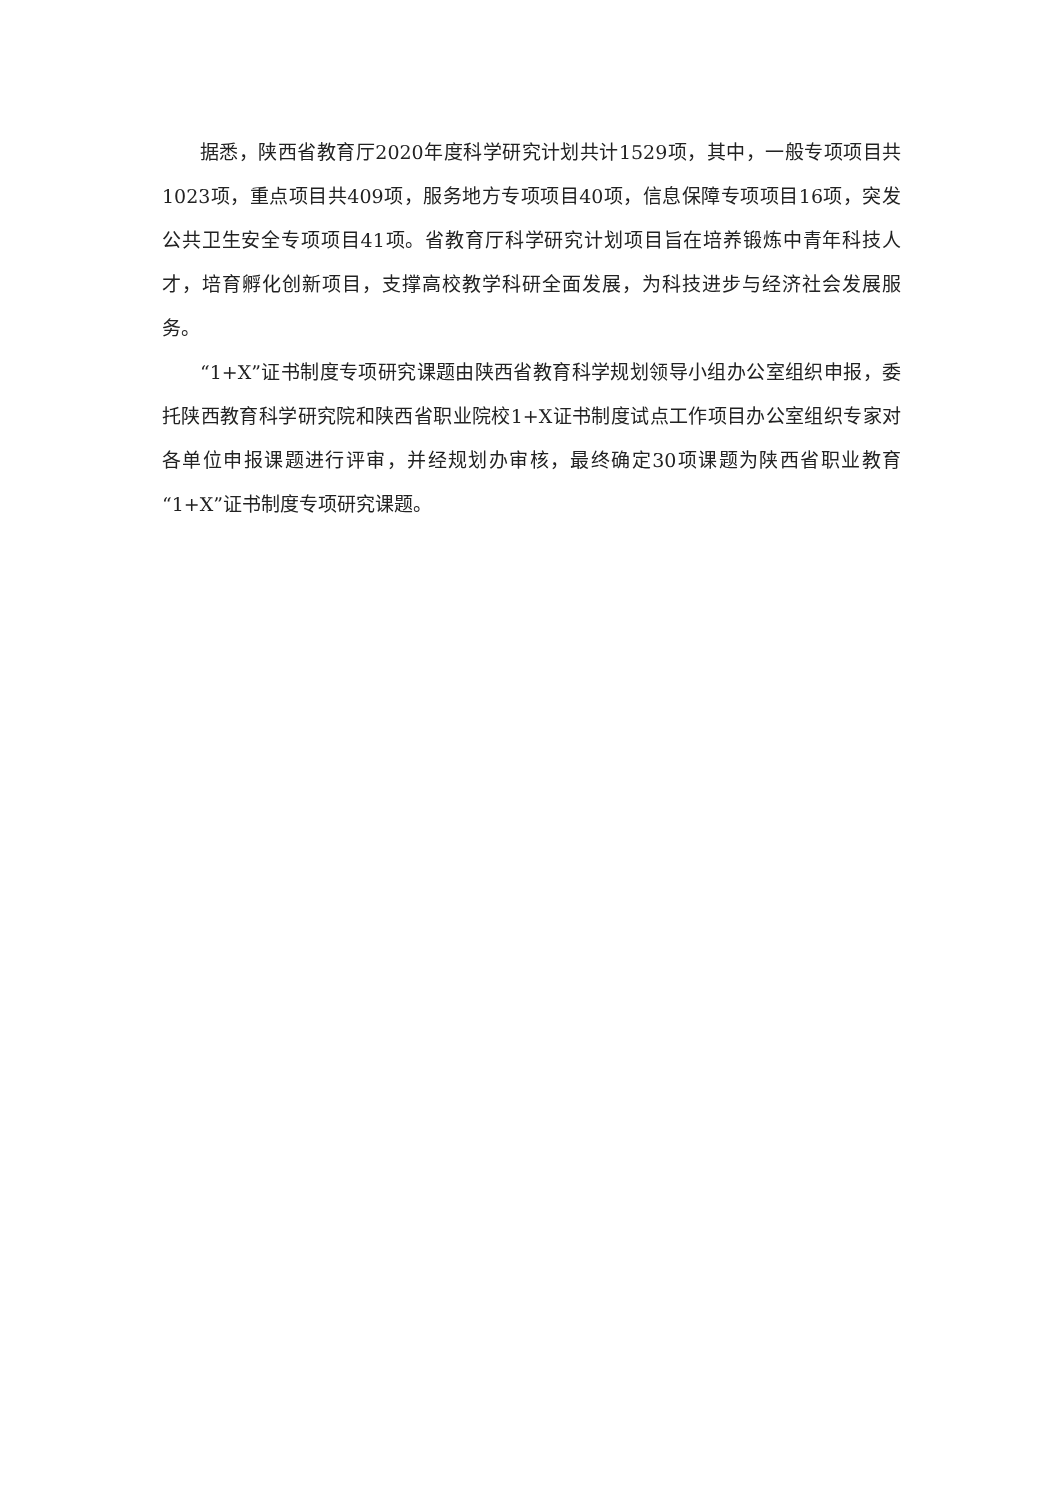据悉，陕西省教育厅2020年度科学研究计划共计1529项，其中，一般专项项目共1023项，重点项目共409项，服务地方专项项目40项，信息保障专项项目16项，突发公共卫生安全专项项目41项。省教育厅科学研究计划项目旨在培养锻炼中青年科技人才，培育孵化创新项目，支撑高校教学科研全面发展，为科技进步与经济社会发展服务。
“1+X”证书制度专项研究课题由陕西省教育科学规划领导小组办公室组织申报，委托陕西教育科学研究院和陕西省职业院校1+X证书制度试点工作项目办公室组织专家对各单位申报课题进行评审，并经规划办审核，最终确定30项课题为陕西省职业教育“1+X”证书制度专项研究课题。